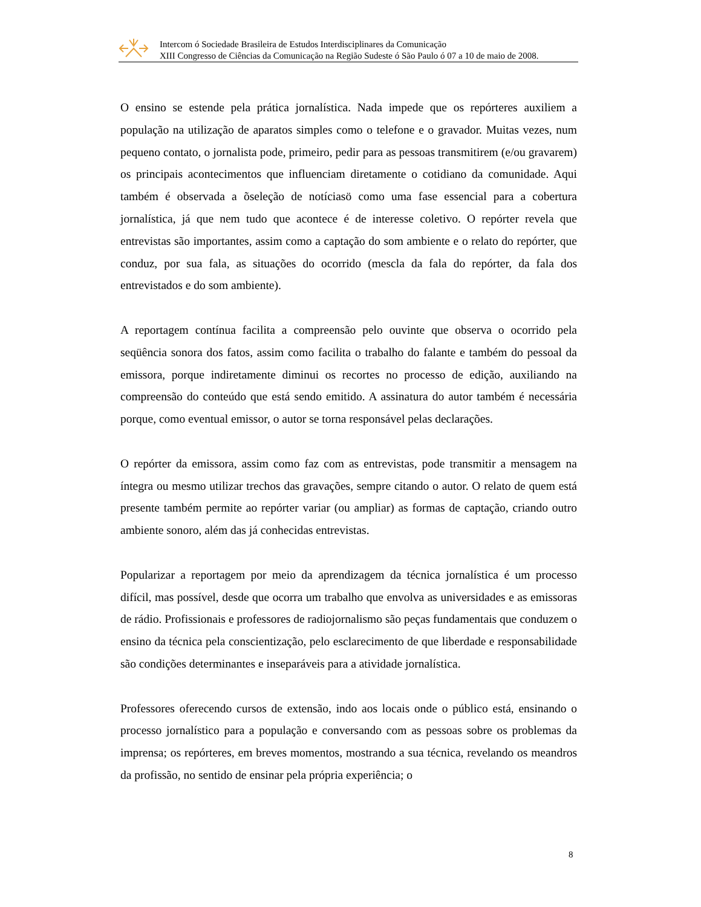Intercom ó Sociedade Brasileira de Estudos Interdisciplinares da Comunicação
XIII Congresso de Ciências da Comunicação na Região Sudeste ó São Paulo ó 07 a 10 de maio de 2008.
O ensino se estende pela prática jornalística. Nada impede que os repórteres auxiliem a população na utilização de aparatos simples como o telefone e o gravador. Muitas vezes, num pequeno contato, o jornalista pode, primeiro, pedir para as pessoas transmitirem (e/ou gravarem) os principais acontecimentos que influenciam diretamente o cotidiano da comunidade. Aqui também é observada a õseleção de notíciasö como uma fase essencial para a cobertura jornalística, já que nem tudo que acontece é de interesse coletivo. O repórter revela que entrevistas são importantes, assim como a captação do som ambiente e o relato do repórter, que conduz, por sua fala, as situações do ocorrido (mescla da fala do repórter, da fala dos entrevistados e do som ambiente).
A reportagem contínua facilita a compreensão pelo ouvinte que observa o ocorrido pela seqüência sonora dos fatos, assim como facilita o trabalho do falante e também do pessoal da emissora, porque indiretamente diminui os recortes no processo de edição, auxiliando na compreensão do conteúdo que está sendo emitido. A assinatura do autor também é necessária porque, como eventual emissor, o autor se torna responsável pelas declarações.
O repórter da emissora, assim como faz com as entrevistas, pode transmitir a mensagem na íntegra ou mesmo utilizar trechos das gravações, sempre citando o autor. O relato de quem está presente também permite ao repórter variar (ou ampliar) as formas de captação, criando outro ambiente sonoro, além das já conhecidas entrevistas.
Popularizar a reportagem por meio da aprendizagem da técnica jornalística é um processo difícil, mas possível, desde que ocorra um trabalho que envolva as universidades e as emissoras de rádio. Profissionais e professores de radiojornalismo são peças fundamentais que conduzem o ensino da técnica pela conscientização, pelo esclarecimento de que liberdade e responsabilidade são condições determinantes e inseparáveis para a atividade jornalística.
Professores oferecendo cursos de extensão, indo aos locais onde o público está, ensinando o processo jornalístico para a população e conversando com as pessoas sobre os problemas da imprensa; os repórteres, em breves momentos, mostrando a sua técnica, revelando os meandros da profissão, no sentido de ensinar pela própria experiência; o
8